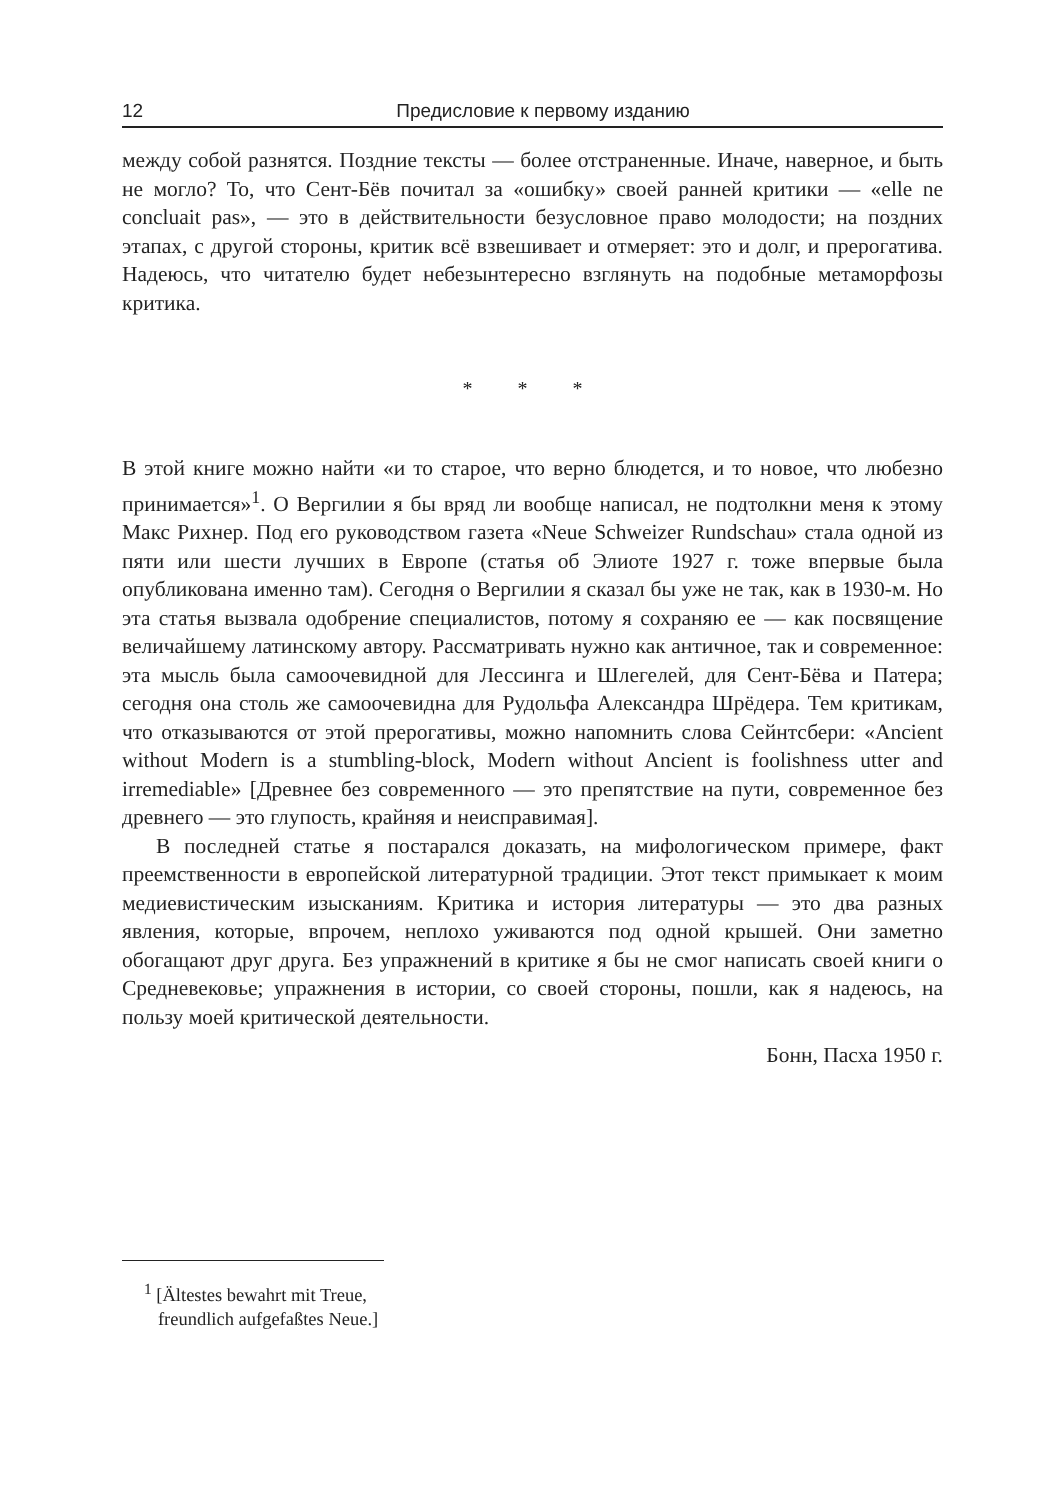12 Предисловие к первому изданию
между собой разнятся. Поздние тексты — более отстраненные. Иначе, наверное, и быть не могло? То, что Сент-Бёв почитал за «ошибку» своей ранней критики — «elle ne concluait pas», — это в действительности безусловное право молодости; на поздних этапах, с другой стороны, критик всё взвешивает и отмеряет: это и долг, и прерогатива. Надеюсь, что читателю будет небезынтересно взглянуть на подобные метаморфозы критика.
* * *
В этой книге можно найти «и то старое, что верно блюдется, и то новое, что любезно принимается»<sup>1</sup>. О Вергилии я бы вряд ли вообще написал, не подтолкни меня к этому Макс Рихнер. Под его руководством газета «Neue Schweizer Rundschau» стала одной из пяти или шести лучших в Европе (статья об Элиоте 1927 г. тоже впервые была опубликована именно там). Сегодня о Вергилии я сказал бы уже не так, как в 1930-м. Но эта статья вызвала одобрение специалистов, потому я сохраняю ее — как посвящение величайшему латинскому автору. Рассматривать нужно как античное, так и современное: эта мысль была самоочевидной для Лессинга и Шлегелей, для Сент-Бёва и Патера; сегодня она столь же самоочевидна для Рудольфа Александра Шрёдера. Тем критикам, что отказываются от этой прерогативы, можно напомнить слова Сейнтсбери: «Ancient without Modern is a stumbling-block, Modern without Ancient is foolishness utter and irremediable» [Древнее без современного — это препятствие на пути, современное без древнего — это глупость, крайняя и неисправимая].
В последней статье я постарался доказать, на мифологическом примере, факт преемственности в европейской литературной традиции. Этот текст примыкает к моим медиевистическим изысканиям. Критика и история литературы — это два разных явления, которые, впрочем, неплохо уживаются под одной крышей. Они заметно обогащают друг друга. Без упражнений в критике я бы не смог написать своей книги о Средневековье; упражнения в истории, со своей стороны, пошли, как я надеюсь, на пользу моей критической деятельности.
Бонн, Пасха 1950 г.
<sup>1</sup> [Ältestes bewahrt mit Treue,
freundlich aufgefaßtes Neue.]